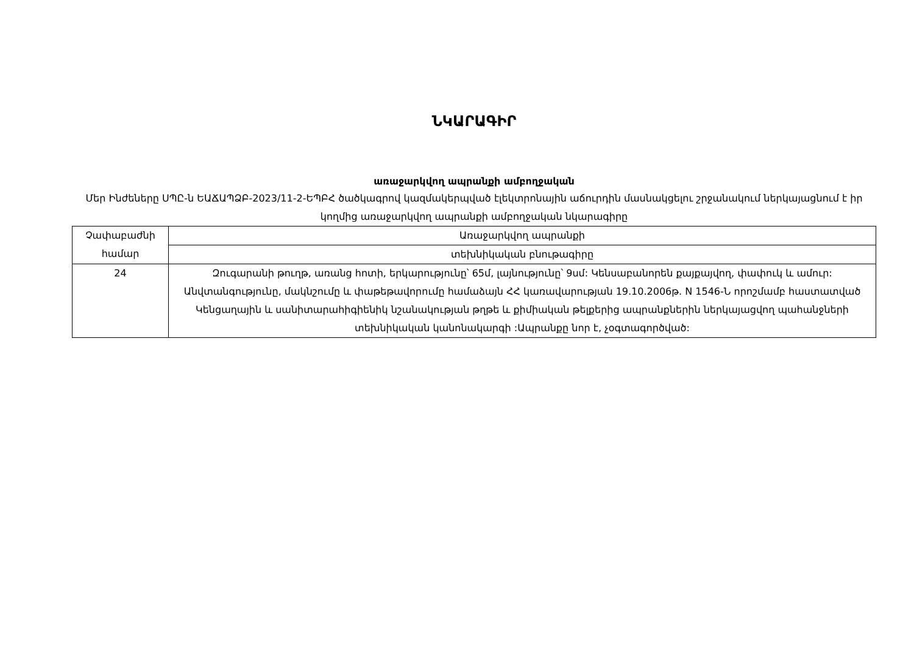ՆԿԱՐԱԳԻՐ
առաջարկվող ապրանքի ամբողջական
Մեր Ինժեները ՍՊԸ-ն ԵԱՃԱՊՁԲ-2023/11-2-ԵՊԲՀ ծածկագրով կազմակերպված էլեկտրոնային աճուրդին մասնակցելու շրջանակում ներկայացնում է իր կողմից առաջարկվող ապրանքի ամբողջական նկարագիրը
| Չափաբաժնի համար | Առաջարկվող ապրանքի |
| | տեխնիկական բնութագիրը |
| 24 | Զուգարանի թուղթ, առանց հոտի, երկարությունը՝ 65մ, լայնությունը՝ 9սմ: Կենսաբանորեն քայքայվող, փափուկ և ամուր: Անվտանգությունը, մակնշումը և փաթեթավորումը համաձայն ՀՀ կառավարության 19.10.2006թ. N 1546-Ն որոշմամբ հաստատված Կենցաղային և սանիտարահիգիենիկ նշանակության թղթե և քիմիական թելքերից ապրանքներին ներկայացվող պահանջների տեխնիկական կանոնակարգի :Ապրանքը նոր է, չօգտագործված: |